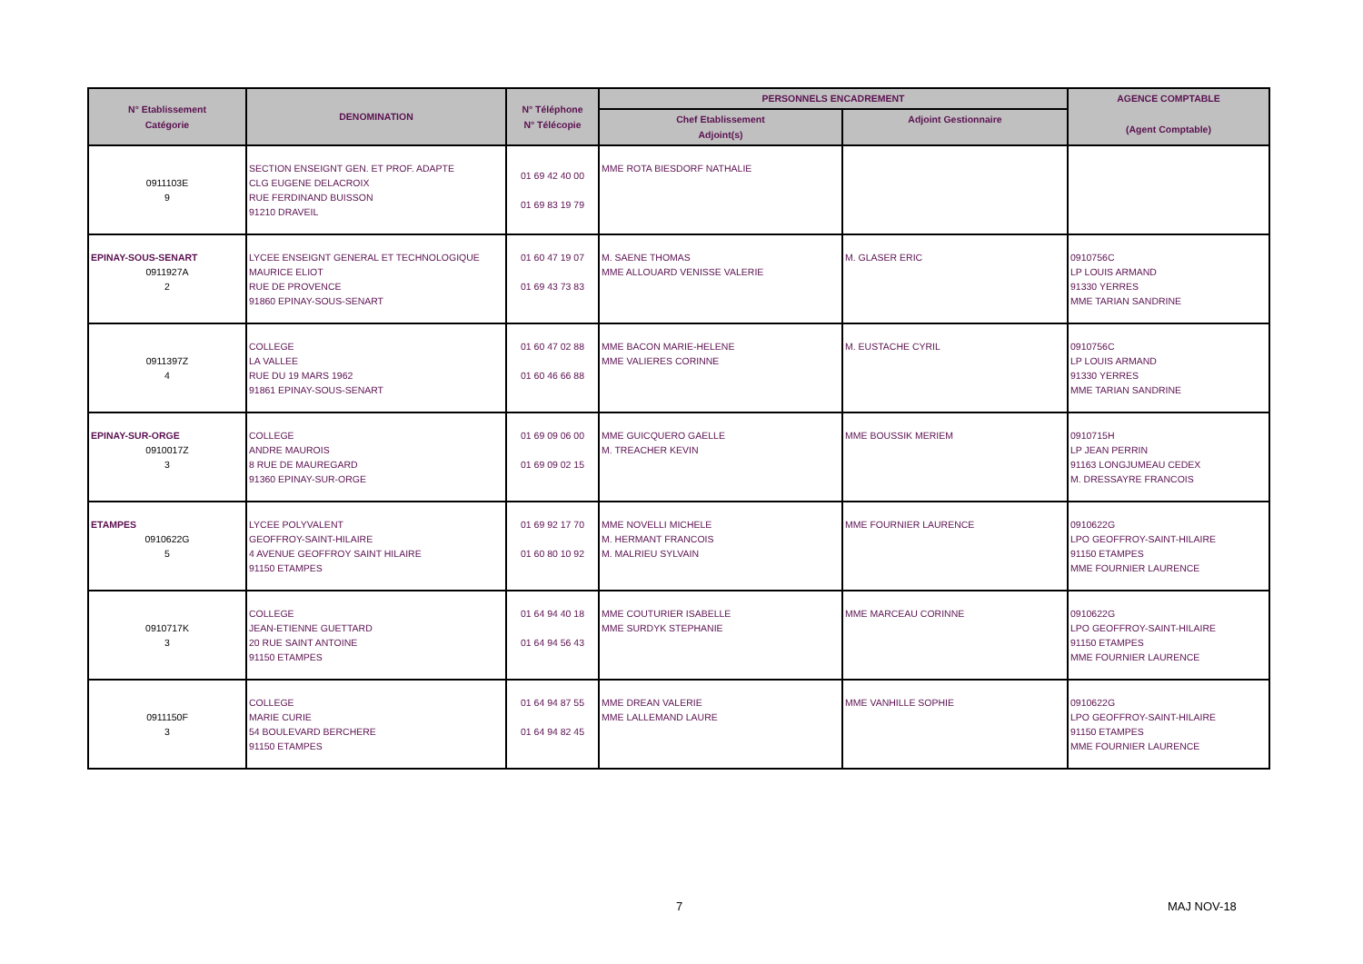| N° Etablissement Catégorie | DENOMINATION | N° Téléphone N° Télécopie | PERSONNELS ENCADREMENT | | AGENCE COMPTABLE (Agent Comptable) |
| --- | --- | --- | --- | --- | --- |
| | | | Chef Etablissement Adjoint(s) | Adjoint Gestionnaire | |
| 0911103E 9 | SECTION ENSEIGNT GEN. ET PROF. ADAPTE CLG EUGENE DELACROIX RUE FERDINAND BUISSON 91210 DRAVEIL | 01 69 42 40 00 01 69 83 19 79 | MME ROTA BIESDORF NATHALIE | | |
| EPINAY-SOUS-SENART 0911927A 2 | LYCEE ENSEIGNT GENERAL ET TECHNOLOGIQUE MAURICE ELIOT RUE DE PROVENCE 91860 EPINAY-SOUS-SENART | 01 60 47 19 07 01 69 43 73 83 | M. SAENE THOMAS MME ALLOUARD VENISSE VALERIE | M. GLASER ERIC | 0910756C LP LOUIS ARMAND 91330 YERRES MME TARIAN SANDRINE |
| 0911397Z 4 | COLLEGE LA VALLEE RUE DU 19 MARS 1962 91861 EPINAY-SOUS-SENART | 01 60 47 02 88 01 60 46 66 88 | MME BACON MARIE-HELENE MME VALIERES CORINNE | M. EUSTACHE CYRIL | 0910756C LP LOUIS ARMAND 91330 YERRES MME TARIAN SANDRINE |
| EPINAY-SUR-ORGE 0910017Z 3 | COLLEGE ANDRE MAUROIS 8 RUE DE MAUREGARD 91360 EPINAY-SUR-ORGE | 01 69 09 06 00 01 69 09 02 15 | MME GUICQUERO GAELLE M. TREACHER KEVIN | MME BOUSSIK MERIEM | 0910715H LP JEAN PERRIN 91163 LONGJUMEAU CEDEX M. DRESSAYRE FRANCOIS |
| ETAMPES 0910622G 5 | LYCEE POLYVALENT GEOFFROY-SAINT-HILAIRE 4 AVENUE GEOFFROY SAINT HILAIRE 91150 ETAMPES | 01 69 92 17 70 01 60 80 10 92 | MME NOVELLI MICHELE M. HERMANT FRANCOIS M. MALRIEU SYLVAIN | MME FOURNIER LAURENCE | 0910622G LPO GEOFFROY-SAINT-HILAIRE 91150 ETAMPES MME FOURNIER LAURENCE |
| 0910717K 3 | COLLEGE JEAN-ETIENNE GUETTARD 20 RUE SAINT ANTOINE 91150 ETAMPES | 01 64 94 40 18 01 64 94 56 43 | MME COUTURIER ISABELLE MME SURDYK STEPHANIE | MME MARCEAU CORINNE | 0910622G LPO GEOFFROY-SAINT-HILAIRE 91150 ETAMPES MME FOURNIER LAURENCE |
| 0911150F 3 | COLLEGE MARIE CURIE 54 BOULEVARD BERCHERE 91150 ETAMPES | 01 64 94 87 55 01 64 94 82 45 | MME DREAN VALERIE MME LALLEMAND LAURE | MME VANHILLE SOPHIE | 0910622G LPO GEOFFROY-SAINT-HILAIRE 91150 ETAMPES MME FOURNIER LAURENCE |
7 MAJ NOV-18